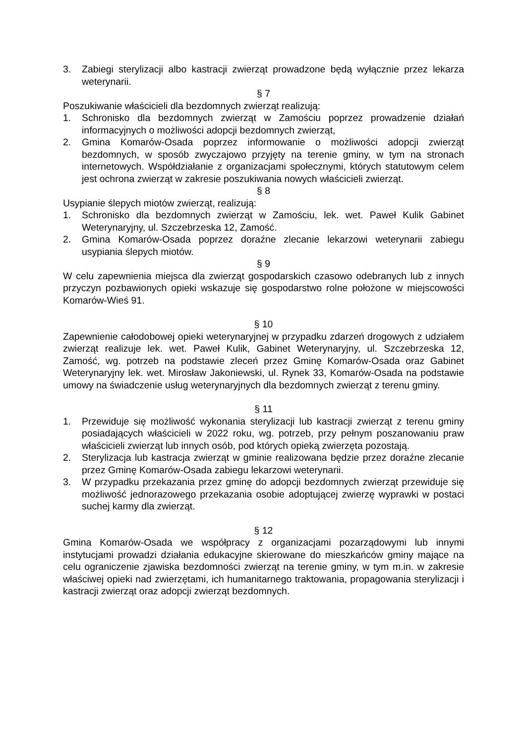3. Zabiegi sterylizacji albo kastracji zwierząt prowadzone będą wyłącznie przez lekarza weterynarii.
§ 7
Poszukiwanie właścicieli dla bezdomnych zwierząt realizują:
1. Schronisko dla bezdomnych zwierząt w Zamościu poprzez prowadzenie działań informacyjnych o możliwości adopcji bezdomnych zwierząt,
2. Gmina Komarów-Osada poprzez informowanie o możliwości adopcji zwierząt bezdomnych, w sposób zwyczajowo przyjęty na terenie gminy, w tym na stronach internetowych. Współdziałanie z organizacjami społecznymi, których statutowym celem jest ochrona zwierząt w zakresie poszukiwania nowych właścicieli zwierząt.
§ 8
Usypianie ślepych miotów zwierząt, realizują:
1. Schronisko dla bezdomnych zwierząt w Zamościu, lek. wet. Paweł Kulik Gabinet Weterynaryjny, ul. Szczebrzeska 12, Zamość.
2. Gmina Komarów-Osada poprzez doraźne zlecanie lekarzowi weterynarii zabiegu usypiania ślepych miotów.
§ 9
W celu zapewnienia miejsca dla zwierząt gospodarskich czasowo odebranych lub z innych przyczyn pozbawionych opieki wskazuje się gospodarstwo rolne położone w miejscowości Komarów-Wieś 91.
§ 10
Zapewnienie całodobowej opieki weterynaryjnej w przypadku zdarzeń drogowych z udziałem zwierząt realizuje lek. wet. Paweł Kulik, Gabinet Weterynaryjny, ul. Szczebrzeska 12, Zamość, wg. potrzeb na podstawie zleceń przez Gminę Komarów-Osada oraz Gabinet Weterynaryjny lek. wet. Mirosław Jakoniewski, ul. Rynek 33, Komarów-Osada na podstawie umowy na świadczenie usług weterynaryjnych dla bezdomnych zwierząt z terenu gminy.
§ 11
1. Przewiduje się możliwość wykonania sterylizacji lub kastracji zwierząt z terenu gminy posiadających właścicieli w 2022 roku, wg. potrzeb, przy pełnym poszanowaniu praw właścicieli zwierząt lub innych osób, pod których opieką zwierzęta pozostają.
2. Sterylizacja lub kastracja zwierząt w gminie realizowana będzie przez doraźne zlecanie przez Gminę Komarów-Osada zabiegu lekarzowi weterynarii.
3. W przypadku przekazania przez gminę do adopcji bezdomnych zwierząt przewiduje się możliwość jednorazowego przekazania osobie adoptującej zwierzę wyprawki w postaci suchej karmy dla zwierząt.
§ 12
Gmina Komarów-Osada we współpracy z organizacjami pozarządowymi lub innymi instytucjami prowadzi działania edukacyjne skierowane do mieszkańców gminy mające na celu ograniczenie zjawiska bezdomności zwierząt na terenie gminy, w tym m.in. w zakresie właściwej opieki nad zwierzętami, ich humanitarnego traktowania, propagowania sterylizacji i kastracji zwierząt oraz adopcji zwierząt bezdomnych.